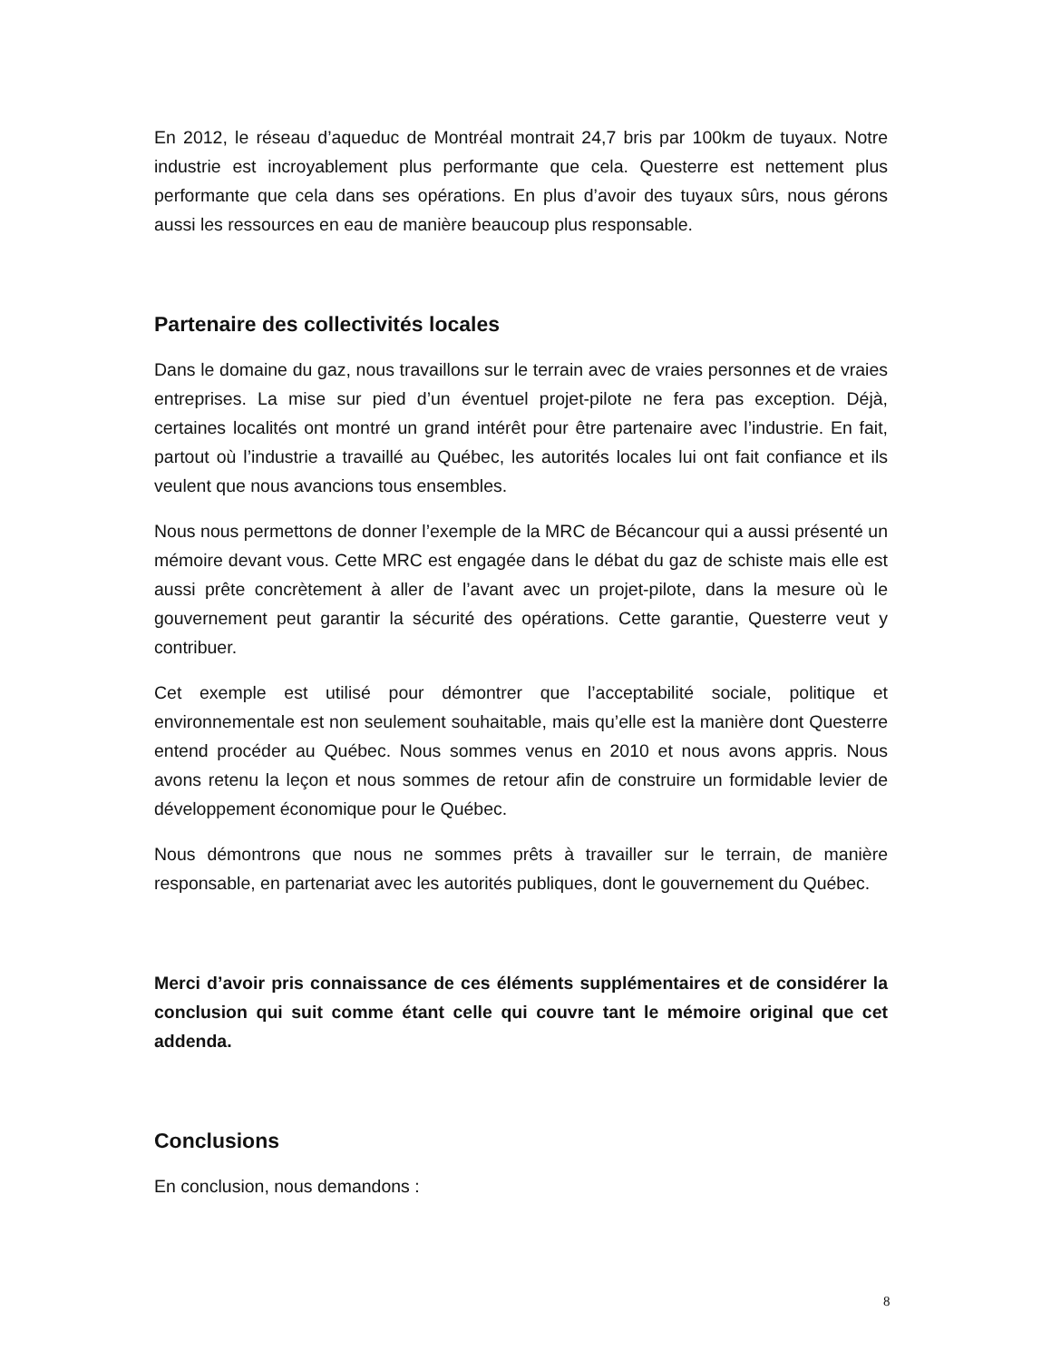En 2012, le réseau d’aqueduc de Montréal montrait 24,7 bris par 100km de tuyaux. Notre industrie est incroyablement plus performante que cela. Questerre est nettement plus performante que cela dans ses opérations. En plus d’avoir des tuyaux sûrs, nous gérons aussi les ressources en eau de manière beaucoup plus responsable.
Partenaire des collectivités locales
Dans le domaine du gaz, nous travaillons sur le terrain avec de vraies personnes et de vraies entreprises. La mise sur pied d’un éventuel projet-pilote ne fera pas exception. Déjà, certaines localités ont montré un grand intérêt pour être partenaire avec l’industrie. En fait, partout où l’industrie a travaillé au Québec, les autorités locales lui ont fait confiance et ils veulent que nous avancions tous ensembles.
Nous nous permettons de donner l’exemple de la MRC de Bécancour qui a aussi présenté un mémoire devant vous. Cette MRC est engagée dans le débat du gaz de schiste mais elle est aussi prête concrètement à aller de l’avant avec un projet-pilote, dans la mesure où le gouvernement peut garantir la sécurité des opérations. Cette garantie, Questerre veut y contribuer.
Cet exemple est utilisé pour démontrer que l’acceptabilité sociale, politique et environnementale est non seulement souhaitable, mais qu’elle est la manière dont Questerre entend procéder au Québec. Nous sommes venus en 2010 et nous avons appris. Nous avons retenu la leçon et nous sommes de retour afin de construire un formidable levier de développement économique pour le Québec.
Nous démontrons que nous ne sommes prêts à travailler sur le terrain, de manière responsable, en partenariat avec les autorités publiques, dont le gouvernement du Québec.
Merci d’avoir pris connaissance de ces éléments supplémentaires et de considérer la conclusion qui suit comme étant celle qui couvre tant le mémoire original que cet addenda.
Conclusions
En conclusion, nous demandons :
8